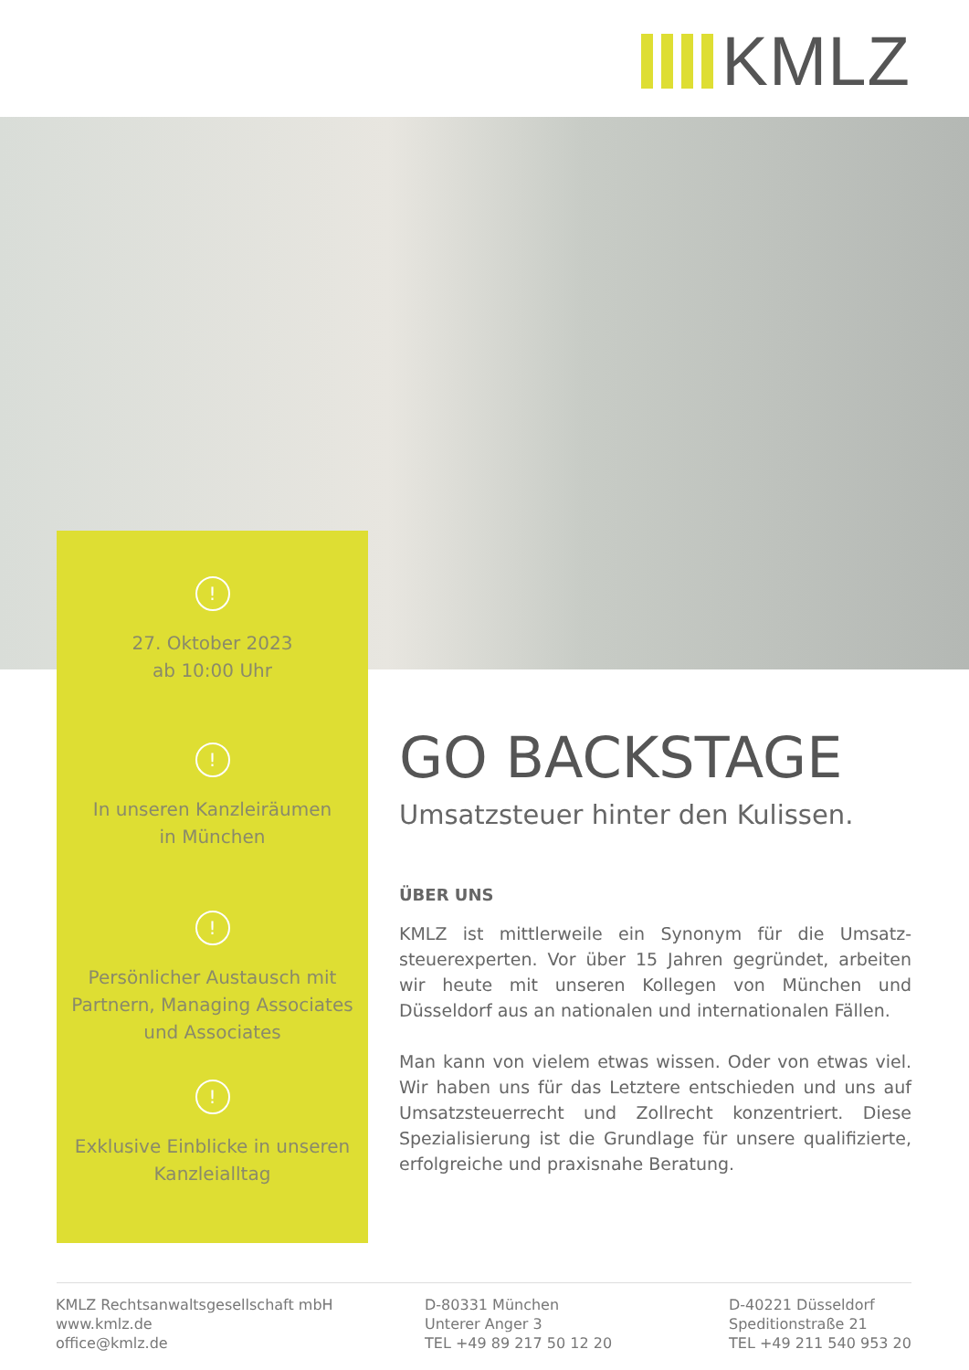KMLZ
!
27. Oktober 2023
ab 10:00 Uhr
!
In unseren Kanzleiräumen
in München
!
Persönlicher Austausch mit
Partnern, Managing Associates
und Associates
!
Exklusive Einblicke in unseren
Kanzleialltag
GO BACKSTAGE
Umsatzsteuer hinter den Kulissen.
ÜBER UNS
KMLZ ist mittlerweile ein Synonym für die Umsatz­steuerexperten. Vor über 15 Jahren gegründet, arbeiten wir heute mit unseren Kollegen von München und Düsseldorf aus an nationalen und internationalen Fällen.
Man kann von vielem etwas wissen. Oder von etwas viel. Wir haben uns für das Letztere entschieden und uns auf Umsatzsteuerrecht und Zollrecht konzentriert. Diese Spezialisierung ist die Grundlage für unsere qualifizierte, erfolgreiche und praxisnahe Beratung.
KMLZ Rechtsanwaltsgesellschaft mbH
www.kmlz.de
office@kmlz.de
D-80331 München
Unterer Anger 3
TEL +49 89 217 50 12 20
D-40221 Düsseldorf
Speditionstraße 21
TEL +49 211 540 953 20